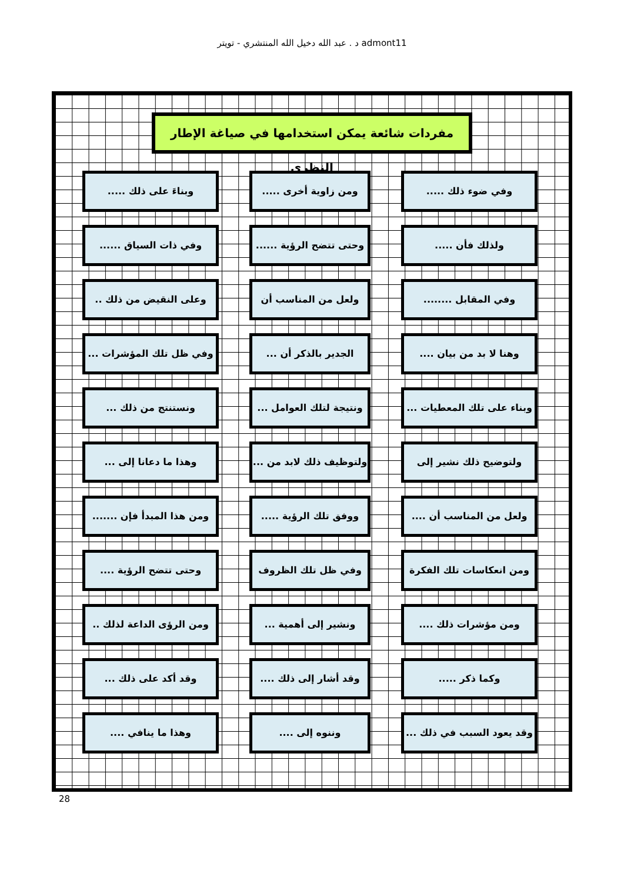د . عبد الله دخيل الله المنتشري - تويتر admont11
مفردات شائعة يمكن استخدامها في صياغة الإطار النظري
وفي ضوء ذلك .....
ومن زاوية أخرى .....
وبناءَ على ذلك .....
ولذلك فأن .....
وحتى تتضح الرؤية ......
وفي ذات السياق ......
وفي المقابل ........
ولعل من المناسب أن ....
وعلى النقيض من ذلك ..
وهنا لا بد من بيان ....
الجدير بالذكر أن ...
وفي ظل تلك المؤشرات ...
وبناء على تلك المعطيات ...
ونتيجة لتلك العوامل ...
ونستنتج من ذلك ...
ولتوضيح ذلك نشير إلى
ولتوظيف ذلك لابد من ...
وهذا ما دعانا إلى ...
ولعل من المناسب أن ....
ووفق تلك الرؤية .....
ومن هذا المبدأ فإن .......
ومن انعكاسات تلك الفكرة ...
وفي ظل تلك الظروف ....
وحتى تتضح الرؤية ....
ومن مؤشرات ذلك ....
ونشير إلى أهمية ...
ومن الرؤى الداعة لذلك ..
وكما ذكر .....
وقد أشار إلى ذلك ....
وقد أكد على ذلك ...
وقد يعود السبب في ذلك ...
وننوه إلى ....
وهذا ما ينافي ....
28